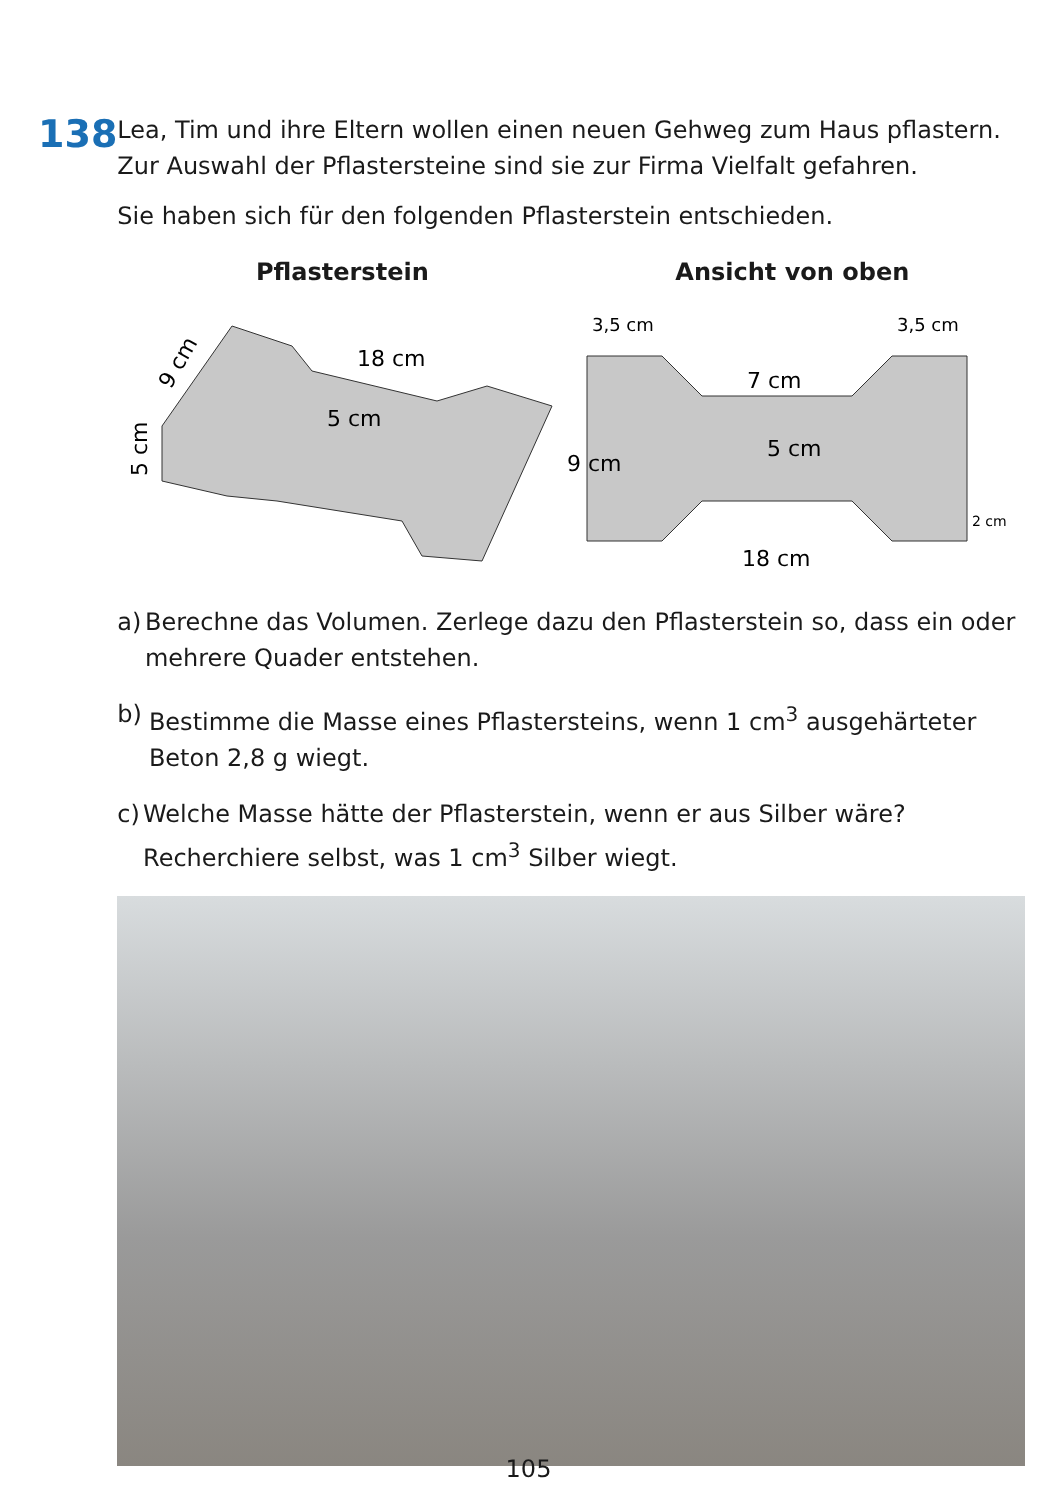138
Lea, Tim und ihre Eltern wollen einen neuen Gehweg zum Haus pflastern. Zur Auswahl der Pflastersteine sind sie zur Firma Vielfalt gefahren.
Sie haben sich für den folgenden Pflasterstein entschieden.
Pflasterstein
18 cm
5 cm
9 cm
5 cm
Ansicht von oben
3,5 cm
3,5 cm
7 cm
18 cm
9 cm
5 cm
2 cm
a) Berechne das Volumen. Zerlege dazu den Pflasterstein so, dass ein oder mehrere Quader entstehen.
b) Bestimme die Masse eines Pflastersteins, wenn 1 cm<sup>3</sup> ausgehärteter Beton 2,8 g wiegt.
c) Welche Masse hätte der Pflasterstein, wenn er aus Silber wäre? Recherchiere selbst, was 1 cm<sup>3</sup> Silber wiegt.
105